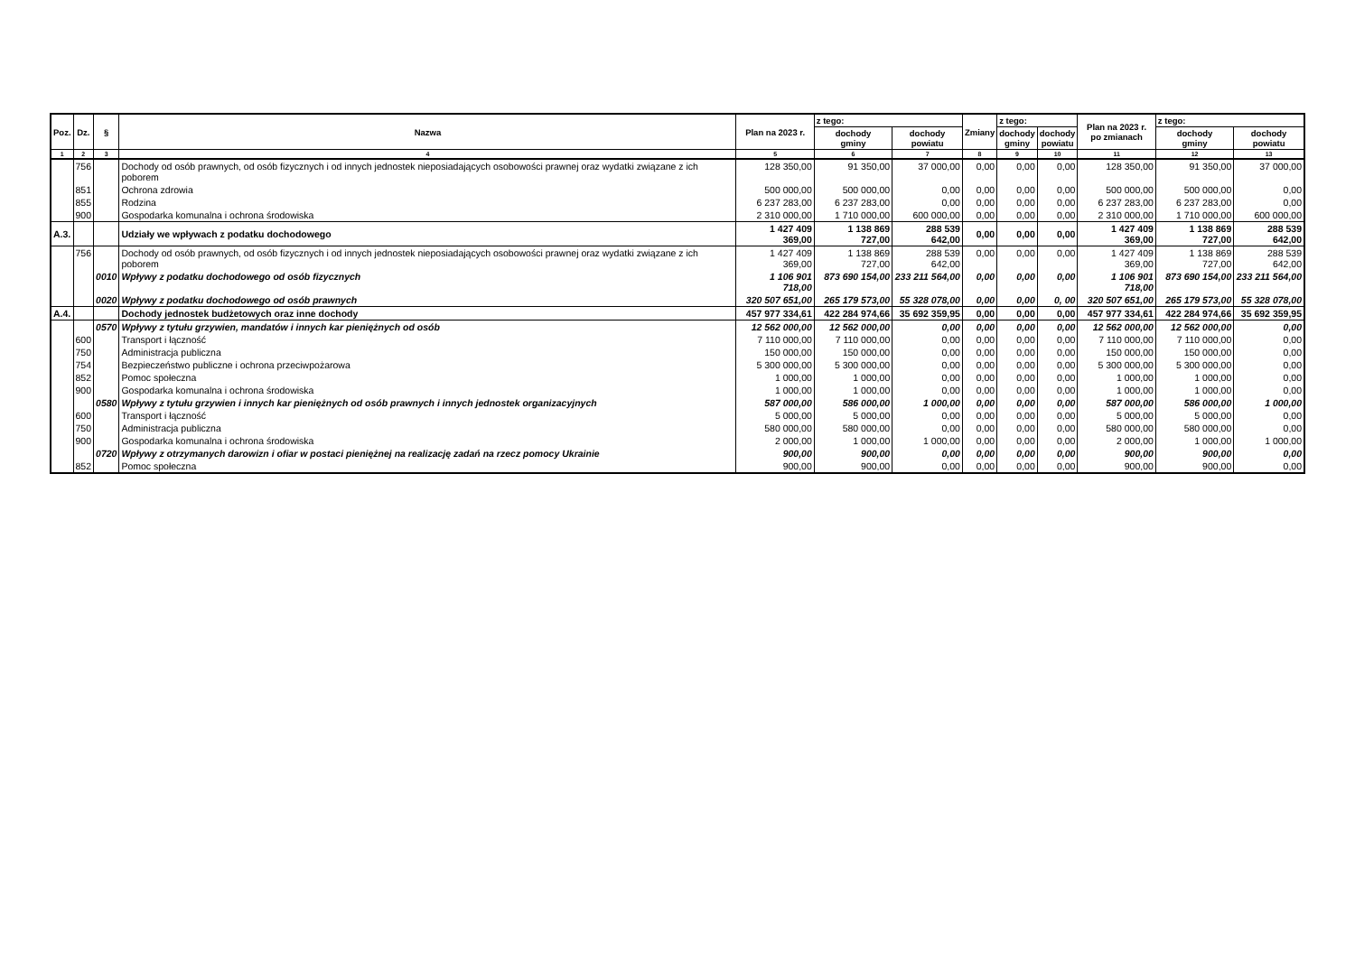| Poz. | Dz. | § | Nazwa | Plan na 2023 r. | z tego: | | Zmiany | z tego: | | Plan na 2023 r. po zmianach | z tego: | |
| --- | --- | --- | --- | --- | --- | --- | --- | --- | --- | --- | --- | --- |
| | | | | | dochody gminy | dochody powiatu | | dochody gminy | dochody powiatu | | dochody gminy | dochody powiatu |
| 1 | 2 | 3 | 4 | 5 | 6 | 7 | 8 | 9 | 10 | 11 | 12 | 13 |
| | 756 | | Dochody od osób prawnych, od osób fizycznych i od innych jednostek nieposiadających osobowości prawnej oraz wydatki związane z ich poborem | 128 350,00 | 91 350,00 | 37 000,00 | 0,00 | 0,00 | 0,00 | 128 350,00 | 91 350,00 | 37 000,00 |
| | 851 | | Ochrona zdrowia | 500 000,00 | 500 000,00 | 0,00 | 0,00 | 0,00 | 0,00 | 500 000,00 | 500 000,00 | 0,00 |
| | 855 | | Rodzina | 6 237 283,00 | 6 237 283,00 | 0,00 | 0,00 | 0,00 | 0,00 | 6 237 283,00 | 6 237 283,00 | 0,00 |
| | 900 | | Gospodarka komunalna i ochrona środowiska | 2 310 000,00 | 1 710 000,00 | 600 000,00 | 0,00 | 0,00 | 0,00 | 2 310 000,00 | 1 710 000,00 | 600 000,00 |
| A.3. | | | Udziały we wpływach z podatku dochodowego | 1 427 409 369,00 | 1 138 869 727,00 | 288 539 642,00 | 0,00 | 0,00 | 0,00 | 1 427 409 369,00 | 1 138 869 727,00 | 288 539 642,00 |
| | 756 | | Dochody od osób prawnych, od osób fizycznych i od innych jednostek nieposiadających osobowości prawnej oraz wydatki związane z ich poborem | 1 427 409 369,00 | 1 138 869 727,00 | 288 539 642,00 | 0,00 | 0,00 | 0,00 | 1 427 409 369,00 | 1 138 869 727,00 | 288 539 642,00 |
| | | 0010 | Wpływy z podatku dochodowego od osób fizycznych | 1 106 901 718,00 | 873 690 154,00 | 233 211 564,00 | 0,00 | 0,00 | 0,00 | 1 106 901 718,00 | 873 690 154,00 | 233 211 564,00 |
| | | 0020 | Wpływy z podatku dochodowego od osób prawnych | 320 507 651,00 | 265 179 573,00 | 55 328 078,00 | 0,00 | 0,00 | 0, 00 | 320 507 651,00 | 265 179 573,00 | 55 328 078,00 |
| A.4. | | | Dochody jednostek budżetowych oraz inne dochody | 457 977 334,61 | 422 284 974,66 | 35 692 359,95 | 0,00 | 0,00 | 0,00 | 457 977 334,61 | 422 284 974,66 | 35 692 359,95 |
| | | 0570 | Wpływy z tytułu grzywien, mandatów i innych kar pieniężnych od osób | 12 562 000,00 | 12 562 000,00 | 0,00 | 0,00 | 0,00 | 0,00 | 12 562 000,00 | 12 562 000,00 | 0,00 |
| | 600 | | Transport i łączność | 7 110 000,00 | 7 110 000,00 | 0,00 | 0,00 | 0,00 | 0,00 | 7 110 000,00 | 7 110 000,00 | 0,00 |
| | 750 | | Administracja publiczna | 150 000,00 | 150 000,00 | 0,00 | 0,00 | 0,00 | 0,00 | 150 000,00 | 150 000,00 | 0,00 |
| | 754 | | Bezpieczeństwo publiczne i ochrona przeciwpożarowa | 5 300 000,00 | 5 300 000,00 | 0,00 | 0,00 | 0,00 | 0,00 | 5 300 000,00 | 5 300 000,00 | 0,00 |
| | 852 | | Pomoc społeczna | 1 000,00 | 1 000,00 | 0,00 | 0,00 | 0,00 | 0,00 | 1 000,00 | 1 000,00 | 0,00 |
| | 900 | | Gospodarka komunalna i ochrona środowiska | 1 000,00 | 1 000,00 | 0,00 | 0,00 | 0,00 | 0,00 | 1 000,00 | 1 000,00 | 0,00 |
| | | 0580 | Wpływy z tytułu grzywien i innych kar pieniężnych od osób prawnych i innych jednostek organizacyjnych | 587 000,00 | 586 000,00 | 1 000,00 | 0,00 | 0,00 | 0,00 | 587 000,00 | 586 000,00 | 1 000,00 |
| | 600 | | Transport i łączność | 5 000,00 | 5 000,00 | 0,00 | 0,00 | 0,00 | 0,00 | 5 000,00 | 5 000,00 | 0,00 |
| | 750 | | Administracja publiczna | 580 000,00 | 580 000,00 | 0,00 | 0,00 | 0,00 | 0,00 | 580 000,00 | 580 000,00 | 0,00 |
| | 900 | | Gospodarka komunalna i ochrona środowiska | 2 000,00 | 1 000,00 | 1 000,00 | 0,00 | 0,00 | 0,00 | 2 000,00 | 1 000,00 | 1 000,00 |
| | | 0720 | Wpływy z otrzymanych darowizn i ofiar w postaci pieniężnej na realizację zadań na rzecz pomocy Ukrainie | 900,00 | 900,00 | 0,00 | 0,00 | 0,00 | 0,00 | 900,00 | 900,00 | 0,00 |
| | 852 | | Pomoc społeczna | 900,00 | 900,00 | 0,00 | 0,00 | 0,00 | 0,00 | 900,00 | 900,00 | 0,00 |